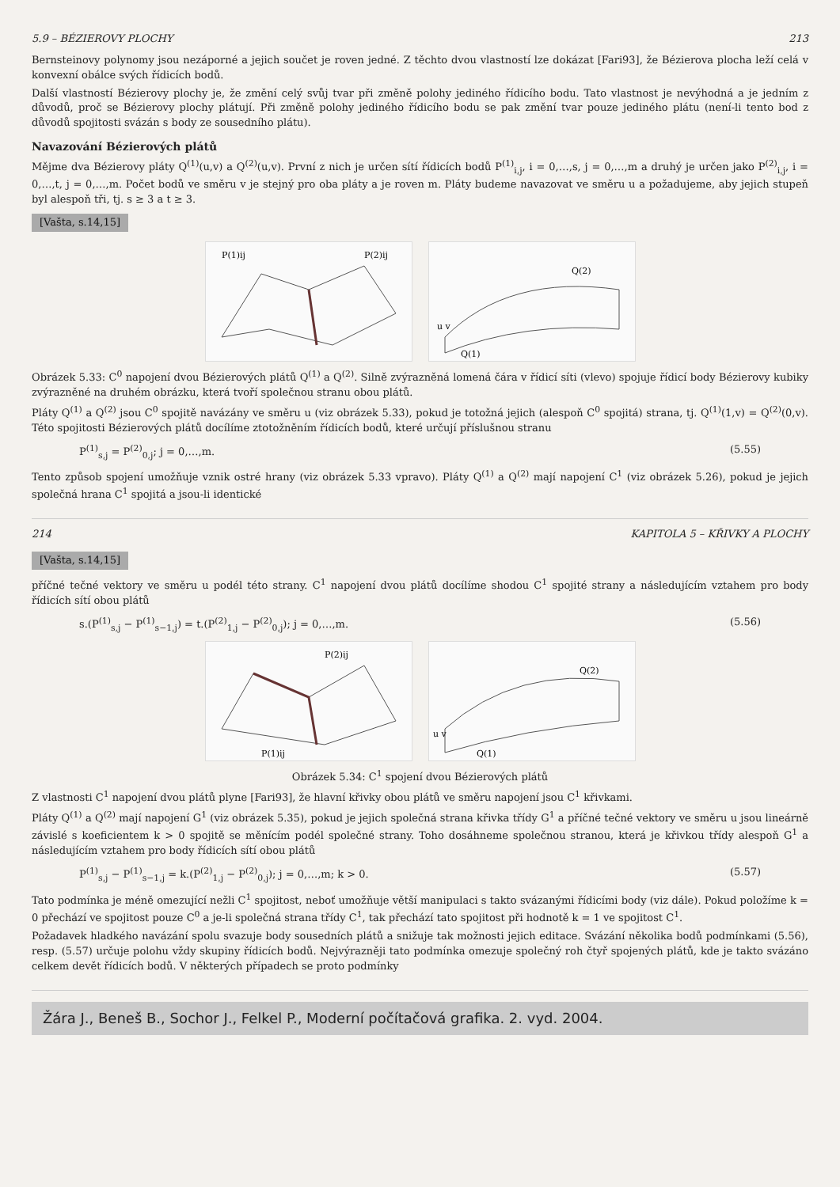5.9 – BÉZIEROVY PLOCHY 213
Bernsteinovy polynomy jsou nezáporné a jejich součet je roven jedné. Z těchto dvou vlastností lze dokázat [Fari93], že Bézierova plocha leží celá v konvexní obálce svých řídicích bodů.
Další vlastností Bézierovy plochy je, že změní celý svůj tvar při změně polohy jediného řídicího bodu. Tato vlastnost je nevýhodná a je jedním z důvodů, proč se Bézierovy plochy plátují. Při změně polohy jediného řídicího bodu se pak změní tvar pouze jediného plátu (není-li tento bod z důvodů spojitosti svázán s body ze sousedního plátu).
Navazování Bézierových plátů
Mějme dva Bézierovy pláty Q<sup>(1)</sup>(u,v) a Q<sup>(2)</sup>(u,v). První z nich je určen sítí řídicích bodů P<sup>(1)</sup><sub>i,j</sub>, i = 0,…,s, j = 0,…,m a druhý je určen jako P<sup>(2)</sup><sub>i,j</sub>, i = 0,…,t, j = 0,…,m. Počet bodů ve směru v je stejný pro oba pláty a je roven m. Pláty budeme navazovat ve směru u a požadujeme, aby jejich stupeň byl alespoň tři, tj. s ≥ 3 a t ≥ 3.
[Vašta, s.14,15]
P(1)ij
P(2)ij
Q(1)
Q(2)
u v
Obrázek 5.33: C<sup>0</sup> napojení dvou Bézierových plátů Q<sup>(1)</sup> a Q<sup>(2)</sup>. Silně zvýrazněná lomená čára v řídicí síti (vlevo) spojuje řídicí body Bézierovy kubiky zvýrazněné na druhém obrázku, která tvoří společnou stranu obou plátů.
Pláty Q<sup>(1)</sup> a Q<sup>(2)</sup> jsou C<sup>0</sup> spojitě navázány ve směru u (viz obrázek 5.33), pokud je totožná jejich (alespoň C<sup>0</sup> spojitá) strana, tj. Q<sup>(1)</sup>(1,v) = Q<sup>(2)</sup>(0,v). Této spojitosti Bézierových plátů docílíme ztotožněním řídicích bodů, které určují příslušnou stranu
P<sup>(1)</sup><sub>s,j</sub> = P<sup>(2)</sup><sub>0,j</sub>; j = 0,…,m. (5.55)
Tento způsob spojení umožňuje vznik ostré hrany (viz obrázek 5.33 vpravo). Pláty Q<sup>(1)</sup> a Q<sup>(2)</sup> mají napojení C<sup>1</sup> (viz obrázek 5.26), pokud je jejich společná hrana C<sup>1</sup> spojitá a jsou-li identické
214 KAPITOLA 5 – KŘIVKY A PLOCHY
[Vašta, s.14,15]
příčné tečné vektory ve směru u podél této strany. C<sup>1</sup> napojení dvou plátů docílíme shodou C<sup>1</sup> spojité strany a následujícím vztahem pro body řídicích sítí obou plátů
s.(P<sup>(1)</sup><sub>s,j</sub> − P<sup>(1)</sup><sub>s−1,j</sub>) = t.(P<sup>(2)</sup><sub>1,j</sub> − P<sup>(2)</sup><sub>0,j</sub>); j = 0,…,m. (5.56)
P(1)ij
P(2)ij
Q(1)
Q(2)
u v
Obrázek 5.34: C<sup>1</sup> spojení dvou Bézierových plátů
Z vlastnosti C<sup>1</sup> napojení dvou plátů plyne [Fari93], že hlavní křivky obou plátů ve směru napojení jsou C<sup>1</sup> křivkami.
Pláty Q<sup>(1)</sup> a Q<sup>(2)</sup> mají napojení G<sup>1</sup> (viz obrázek 5.35), pokud je jejich společná strana křivka třídy G<sup>1</sup> a příčné tečné vektory ve směru u jsou lineárně závislé s koeficientem k > 0 spojitě se měnícím podél společné strany. Toho dosáhneme společnou stranou, která je křivkou třídy alespoň G<sup>1</sup> a následujícím vztahem pro body řídicích sítí obou plátů
P<sup>(1)</sup><sub>s,j</sub> − P<sup>(1)</sup><sub>s−1,j</sub> = k.(P<sup>(2)</sup><sub>1,j</sub> − P<sup>(2)</sup><sub>0,j</sub>); j = 0,…,m; k > 0. (5.57)
Tato podmínka je méně omezující nežli C<sup>1</sup> spojitost, neboť umožňuje větší manipulaci s takto svázanými řídicími body (viz dále). Pokud položíme k = 0 přechází ve spojitost pouze C<sup>0</sup> a je-li společná strana třídy C<sup>1</sup>, tak přechází tato spojitost při hodnotě k = 1 ve spojitost C<sup>1</sup>.
Požadavek hladkého navázání spolu svazuje body sousedních plátů a snižuje tak možnosti jejich editace. Svázání několika bodů podmínkami (5.56), resp. (5.57) určuje polohu vždy skupiny řídicích bodů. Nejvýrazněji tato podmínka omezuje společný roh čtyř spojených plátů, kde je takto svázáno celkem devět řídicích bodů. V některých případech se proto podmínky
Žára J., Beneš B., Sochor J., Felkel P., Moderní počítačová grafika. 2. vyd. 2004.